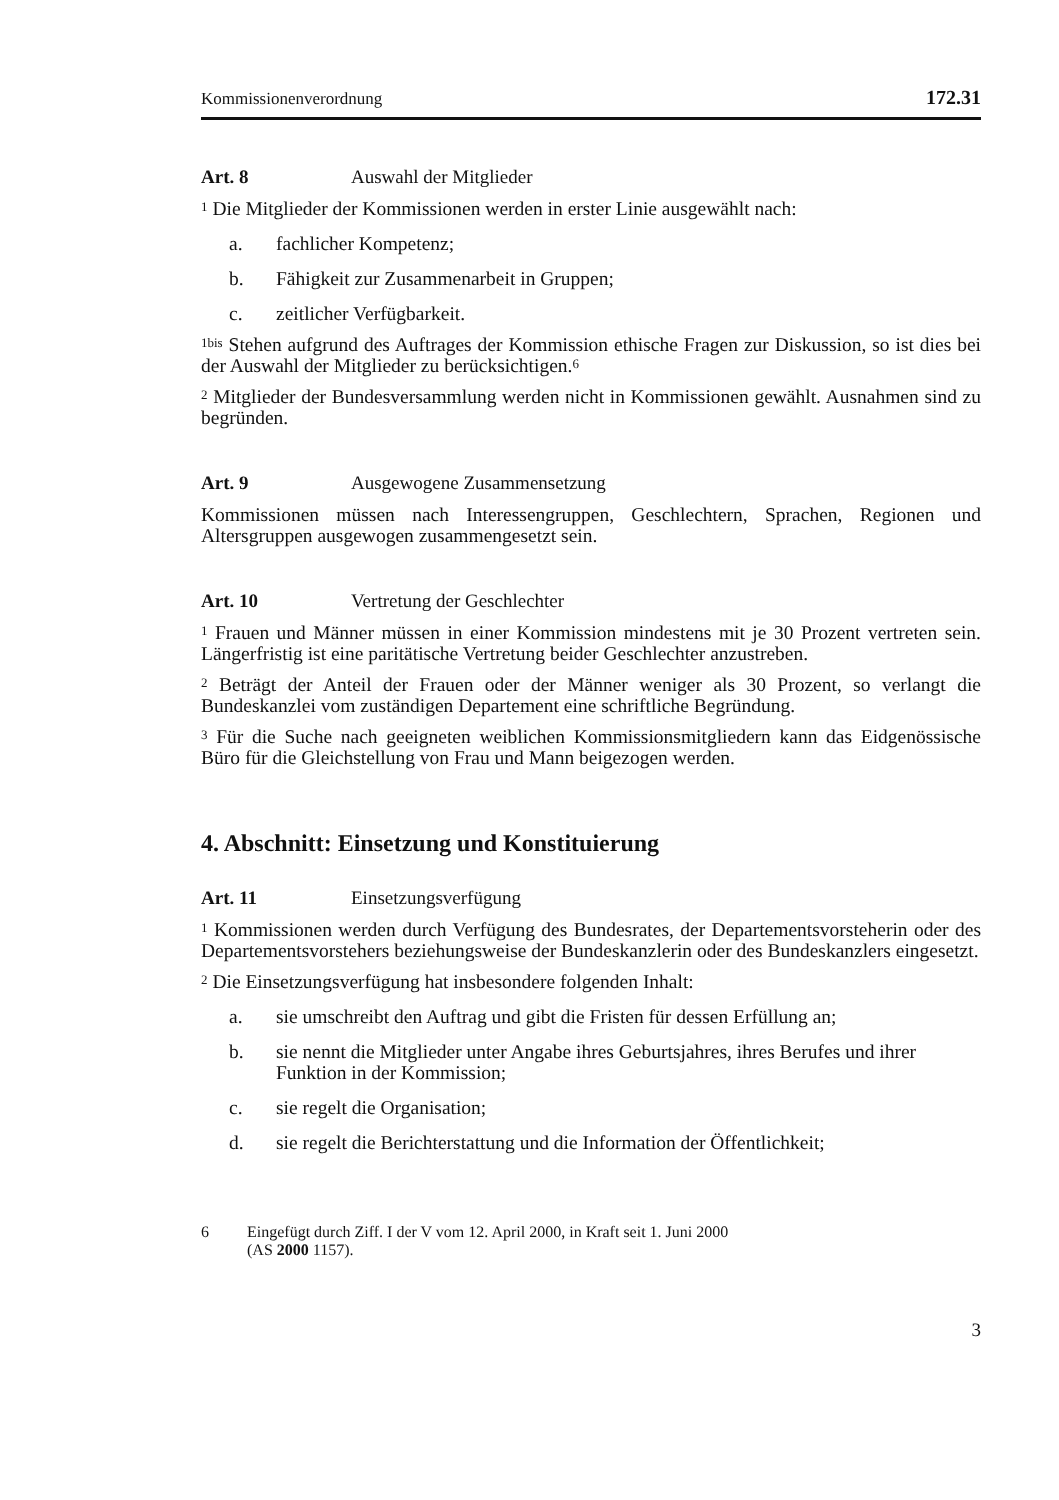Kommissionenverordnung 172.31
Art. 8 Auswahl der Mitglieder
<sup>1</sup> Die Mitglieder der Kommissionen werden in erster Linie ausgewählt nach:
a. fachlicher Kompetenz;
b. Fähigkeit zur Zusammenarbeit in Gruppen;
c. zeitlicher Verfügbarkeit.
<sup>1bis</sup> Stehen aufgrund des Auftrages der Kommission ethische Fragen zur Diskussion, so ist dies bei der Auswahl der Mitglieder zu berücksichtigen.<sup>6</sup>
<sup>2</sup> Mitglieder der Bundesversammlung werden nicht in Kommissionen gewählt. Ausnahmen sind zu begründen.
Art. 9 Ausgewogene Zusammensetzung
Kommissionen müssen nach Interessengruppen, Geschlechtern, Sprachen, Regionen und Altersgruppen ausgewogen zusammengesetzt sein.
Art. 10 Vertretung der Geschlechter
<sup>1</sup> Frauen und Männer müssen in einer Kommission mindestens mit je 30 Prozent vertreten sein. Längerfristig ist eine paritätische Vertretung beider Geschlechter anzustreben.
<sup>2</sup> Beträgt der Anteil der Frauen oder der Männer weniger als 30 Prozent, so verlangt die Bundeskanzlei vom zuständigen Departement eine schriftliche Begründung.
<sup>3</sup> Für die Suche nach geeigneten weiblichen Kommissionsmitgliedern kann das Eidgenössische Büro für die Gleichstellung von Frau und Mann beigezogen werden.
4. Abschnitt: Einsetzung und Konstituierung
Art. 11 Einsetzungsverfügung
<sup>1</sup> Kommissionen werden durch Verfügung des Bundesrates, der Departementsvorsteherin oder des Departementsvorstehers beziehungsweise der Bundeskanzlerin oder des Bundeskanzlers eingesetzt.
<sup>2</sup> Die Einsetzungsverfügung hat insbesondere folgenden Inhalt:
a. sie umschreibt den Auftrag und gibt die Fristen für dessen Erfüllung an;
b. sie nennt die Mitglieder unter Angabe ihres Geburtsjahres, ihres Berufes und ihrer Funktion in der Kommission;
c. sie regelt die Organisation;
d. sie regelt die Berichterstattung und die Information der Öffentlichkeit;
6 Eingefügt durch Ziff. I der V vom 12. April 2000, in Kraft seit 1. Juni 2000
(AS 2000 1157).
3